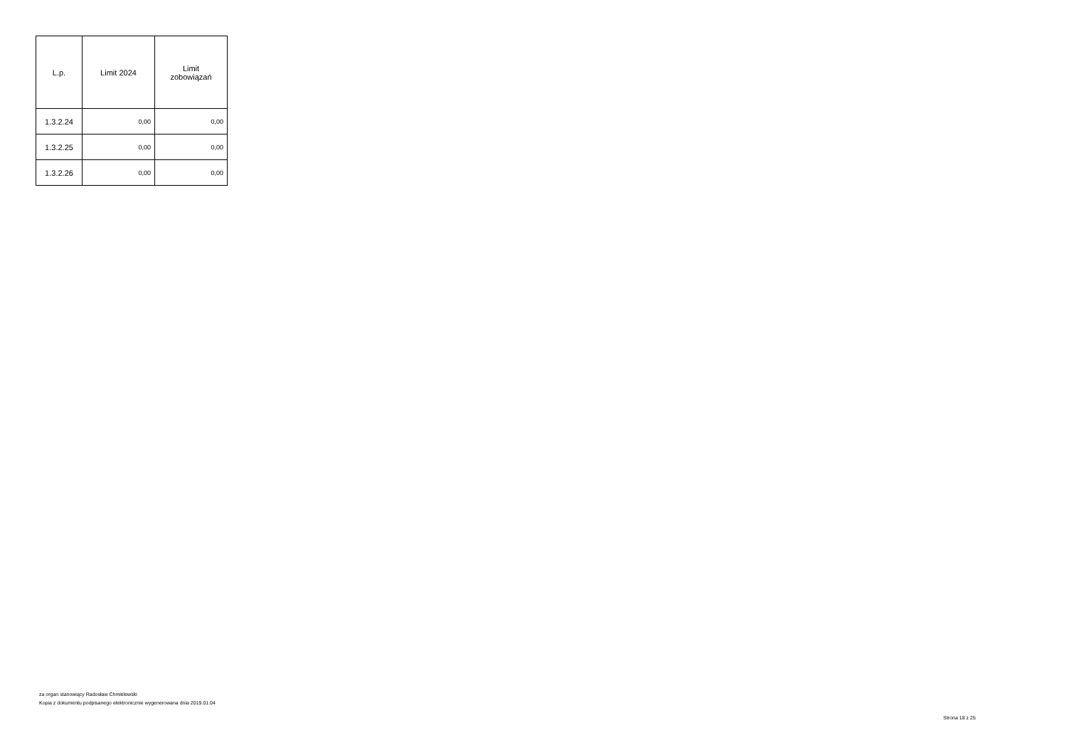| L.p. | Limit 2024 | Limit zobowiązań |
| --- | --- | --- |
| 1.3.2.24 | 0,00 | 0,00 |
| 1.3.2.25 | 0,00 | 0,00 |
| 1.3.2.26 | 0,00 | 0,00 |
za organ stanowiący Radosław Chmielewski
Kopia z dokumentu podpisanego elektronicznie wygenerowana dnia 2019.01.04
Strona 18 z 25